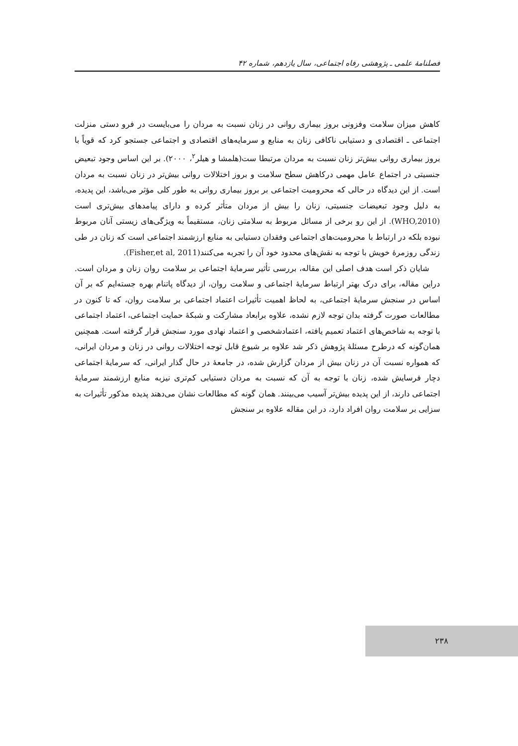فصلنامهٔ علمی ـ پژوهشی رفاه اجتماعی، سال یازدهم، شماره ۴۲
کاهش میزان سلامت وفزونی بروز بیماری روانی در زنان نسبت به مردان را می‌بایست در فرو دستی منزلت اجتماعی ـ اقتصادی و دستیابی ناکافی زنان به منابع و سرمایه‌های اقتصادی و اجتماعی جستجو کرد که قویاً با بروز بیماری روانی بیش‌تر زنان نسبت به مردان مرتبطا ست(هلمشا و هیلر<sup>۲</sup>، ۲۰۰۰). بر این اساس وجود تبعیض جنسیتی در اجتماع عامل مهمی درکاهش سطح سلامت و بروز اختلالات روانی بیش‌تر در زنان نسبت به مردان است. از این دیدگاه در حالی که محرومیت اجتماعی بر بروز بیماری روانی به طور کلی مؤثر می‌باشد، این پدیده، به دلیل وجود تبعیضات جنسیتی، زنان را بیش از مردان متأثر کرده و دارای پیامدهای بیش‌تری است (WHO,2010). از این رو برخی از مسائل مربوط به سلامتی زنان، مستقیماً به ویژگی‌های زیستی آنان مربوط نبوده بلکه در ارتباط با محرومیت‌های اجتماعی وفقدان دستیابی به منابع ارزشمند اجتماعی است که زنان در طی زندگی روزمرهٔ خویش با توجه به نقش‌های محدود خود آن را تجربه می‌کنند(Fisher,et al, 2011).
شایان ذکر است هدف اصلی این مقاله، بررسی تأثیر سرمایهٔ اجتماعی بر سلامت روان زنان و مردان است. دراین مقاله، برای درک بهتر ارتباط سرمایهٔ اجتماعی و سلامت روان، از دیدگاه پاتنام بهره جسته‌ایم که بر آن اساس در سنجش سرمایهٔ اجتماعی، به لحاظ اهمیت تأثیرات اعتماد اجتماعی بر سلامت روان، که تا کنون در مطالعات صورت گرفته بدان توجه لازم نشده، علاوه برابعاد مشارکت و شبکهٔ حمایت اجتماعی، اعتماد اجتماعی با توجه به شاخص‌های اعتماد تعمیم یافته، اعتمادشخصی و اعتماد نهادی مورد سنجش قرار گرفته است. همچنین همان‌گونه که درطرح مسئلهٔ پژوهش ذکر شد علاوه بر شیوع قابل توجه اختلالات روانی در زنان و مردان ایرانی، که همواره نسبت آن در زنان بیش از مردان گزارش شده، در جامعهٔ در حال گذار ایرانی، که سرمایهٔ اجتماعی دچار فرسایش شده، زنان با توجه به آن که نسبت به مردان دستیابی کم‌تری نیزبه منابع ارزشمند سرمایهٔ اجتماعی دارند، از این پدیده بیش‌تر آسیب می‌بینند. همان گونه که مطالعات نشان می‌دهند پدیده مذکور تأثیرات به سزایی بر سلامت روان افراد دارد، در این مقاله علاوه بر سنجش
۲۳۸